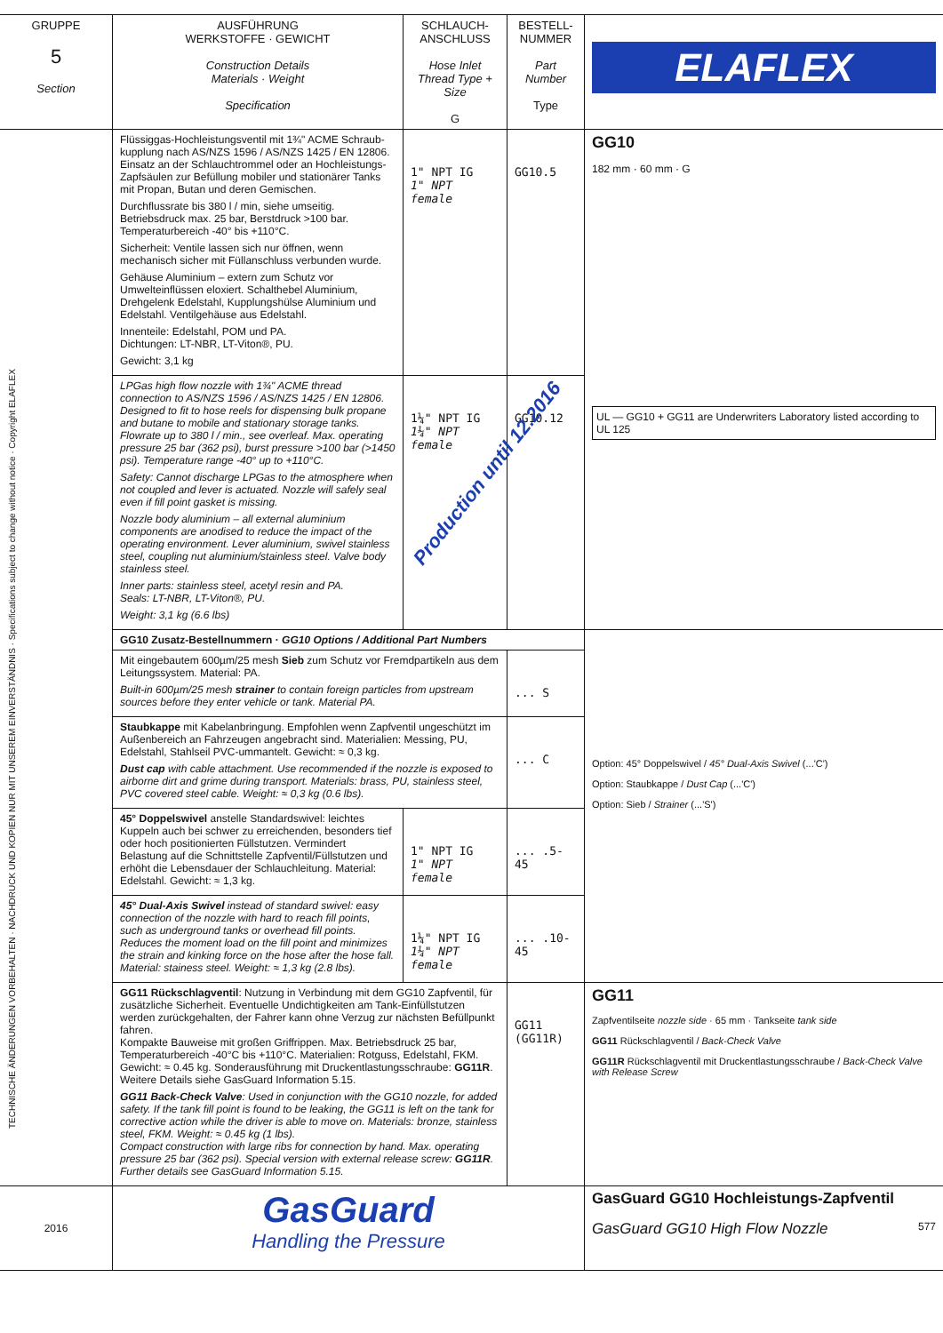TECHNISCHE ÄNDERUNGEN VORBEHALTEN · NACHDRUCK UND KOPIEN NUR MIT UNSEREM EINVERSTÄNDNIS · Specifications subject to change without notice · Copyright ELAFLEX
| GRUPPE 5 Section | AUSFÜHRUNG WERKSTOFFE · GEWICHT Construction Details Materials · Weight Specification | SCHLAUCH- ANSCHLUSS Hose Inlet Thread Type + Size G | BESTELL- NUMMER Part Number Type | ELAFLEX |
| | Flüssiggas-Hochleistungsventil mit 1¾" ACME Schraub­kupplung nach AS/NZS 1596 / AS/NZS 1425 / EN 12806. Einsatz an der Schlauchtrommel oder an Hochleistungs-Zapfsäulen zur Befüllung mobiler und stationärer Tanks mit Propan, Butan und deren Gemischen. Durchflussrate bis 380 l / min, siehe umseitig. Betriebsdruck max. 25 bar, Berstdruck >100 bar. Temperaturbereich -40° bis +110°C. Sicherheit: Ventile lassen sich nur öffnen, wenn mechanisch sicher mit Füllanschluss verbunden wurde. Gehäuse Aluminium – extern zum Schutz vor Umwelteinflüssen eloxiert. Schalthebel Aluminium, Drehgelenk Edelstahl, Kupplungshülse Aluminium und Edelstahl. Ventilgehäuse aus Edelstahl. Innenteile: Edelstahl, POM und PA. Dichtungen: LT-NBR, LT-Viton®, PU. Gewicht: 3,1 kg | 1" NPT IG 1" NPT female | GG10.5 | GG10 182 mm · 60 mm · G UL — GG10 + GG11 are Underwriters Laboratory listed according to UL 125 |
| | LPGas high flow nozzle with 1¾" ACME thread connection to AS/NZS 1596 / AS/NZS 1425 / EN 12806. Designed to fit to hose reels for dispensing bulk propane and butane to mobile and stationary storage tanks. Flowrate up to 380 l / min., see overleaf. Max. operating pressure 25 bar (362 psi), burst pressure >100 bar (>1450 psi). Temperature range -40° up to +110°C. Safety: Cannot discharge LPGas to the atmosphere when not coupled and lever is actuated. Nozzle will safely seal even if fill point gasket is missing. Nozzle body aluminium – all external aluminium components are anodised to reduce the impact of the operating environment. Lever aluminium, swivel stainless steel, coupling nut aluminium/stainless steel. Valve body stainless steel. Inner parts: stainless steel, acetyl resin and PA. Seals: LT-NBR, LT-Viton®, PU. Weight: 3,1 kg (6.6 lbs) | 1¼" NPT IG 1¼" NPT female | GG10.12 | |
| | GG10 Zusatz-Bestellnummern · GG10 Options / Additional Part Numbers | | | Option: 45° Doppelswivel / 45° Dual-Axis Swivel (...'C') Option: Staubkappe / Dust Cap (...'C') Option: Sieb / Strainer (...'S') |
| | Mit eingebautem 600µm/25 mesh Sieb zum Schutz vor Fremdpartikeln aus dem Leitungssystem. Material: PA. Built-in 600µm/25 mesh strainer to contain foreign particles from upstream sources before they enter vehicle or tank. Material PA. | | ... S | |
| | Staubkappe mit Kabelanbringung. Empfohlen wenn Zapfventil ungeschützt im Außenbereich an Fahrzeugen angebracht sind. Materialien: Messing, PU, Edelstahl, Stahlseil PVC-ummantelt. Gewicht: ≈ 0,3 kg. Dust cap with cable attachment. Use recommended if the nozzle is exposed to airborne dirt and grime during transport. Materials: brass, PU, stainless steel, PVC covered steel cable. Weight: ≈ 0,3 kg (0.6 lbs). | | ... C | |
| | 45° Doppelswivel anstelle Standardswivel: leichtes Kuppeln auch bei schwer zu erreichenden, besonders tief oder hoch positionierten Füllstutzen. Vermindert Belastung auf die Schnittstelle Zapfventil/Füllstutzen und erhöht die Lebensdauer der Schlauchleitung. Material: Edelstahl. Gewicht: ≈ 1,3 kg. | 1" NPT IG 1" NPT female | ... .5-45 | |
| | 45° Dual-Axis Swivel instead of standard swivel: easy connection of the nozzle with hard to reach fill points, such as underground tanks or overhead fill points. Reduces the moment load on the fill point and minimizes the strain and kinking force on the hose after the hose fall. Material: stainess steel. Weight: ≈ 1,3 kg (2.8 lbs). | 1¼" NPT IG 1¼" NPT female | ... .10-45 | |
| | GG11 Rückschlagventil : Nutzung in Verbindung mit dem GG10 Zapfventil, für zusätzliche Sicherheit. Eventuelle Undichtigkeiten am Tank-Einfüllstutzen werden zurückgehalten, der Fahrer kann ohne Verzug zur nächsten Befüllpunkt fahren. Kompakte Bauweise mit großen Griffrippen. Max. Betriebsdruck 25 bar, Temperaturbereich -40°C bis +110°C. Materialien: Rotguss, Edelstahl, FKM. Gewicht: ≈ 0.45 kg. Sonderausführung mit Druckentlastungsschraube: GG11R . Weitere Details siehe GasGuard Information 5.15. GG11 Back-Check Valve : Used in conjunction with the GG10 nozzle, for added safety. If the tank fill point is found to be leaking, the GG11 is left on the tank for corrective action while the driver is able to move on. Materials: bronze, stainless steel, FKM. Weight: ≈ 0.45 kg (1 lbs). Compact construction with large ribs for connection by hand. Max. operating pressure 25 bar (362 psi). Special version with external release screw: GG11R . Further details see GasGuard Information 5.15. | | GG11 (GG11R) | GG11 Zapfventilseite nozzle side · 65 mm · Tankseite tank side GG11 Rückschlagventil / Back-Check Valve GG11R Rückschlagventil mit Druckentlastungsschraube / Back-Check Valve with Release Screw |
| 2016 | GasGuard Handling the Pressure | | | GasGuard GG10 Hochleistungs-Zapfventil GasGuard GG10 High Flow Nozzle 577 |
Production until 12.2016